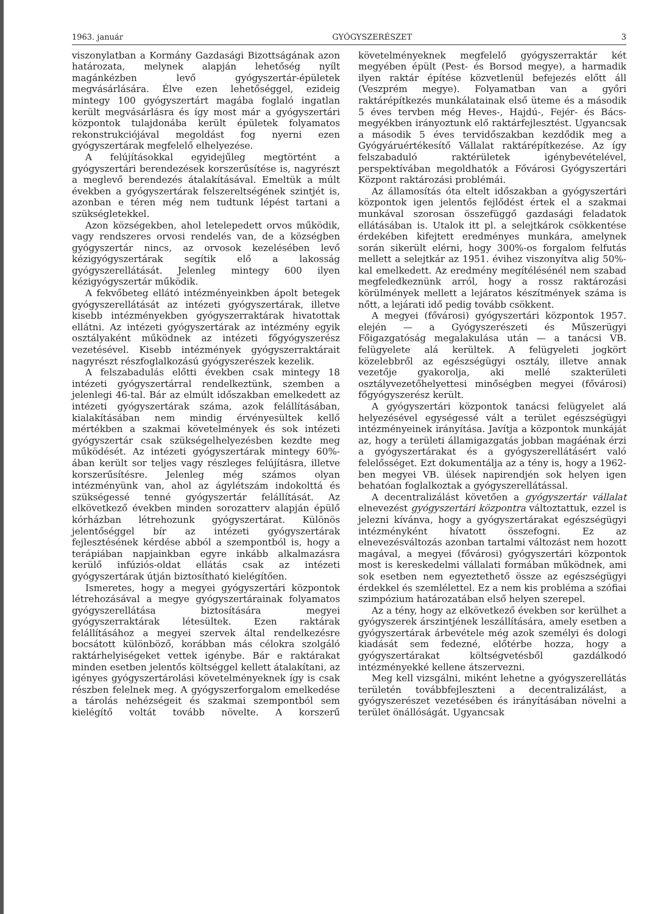1963. január GYÓGYSZERÉSZET 3
viszonylatban a Kormány Gazdasági Bizottságának azon határozata, melynek alapján lehetőség nyílt magánkézben levő gyógyszertár-épületek megvásárlására. Élve ezen lehetőséggel, ezideig mintegy 100 gyógyszertárt magába foglaló ingatlan került megvásárlásra és így most már a gyógyszertári központok tulajdonába került épületek folyamatos rekonstrukciójával megoldást fog nyerni ezen gyógyszertárak megfelelő elhelyezése.
A felújításokkal egyidejűleg megtörtént a gyógyszertári berendezések korszerűsítése is, nagyrészt a meglevő berendezés átalakításával. Emeltük a múlt években a gyógyszertárak felszereltségének szintjét is, azonban e téren még nem tudtunk lépést tartani a szükségletekkel.
Azon községekben, ahol letelepedett orvos működik, vagy rendszeres orvosi rendelés van, de a községben gyógyszertár nincs, az orvosok kezelésében levő kézigyógyszertárak segítik elő a lakosság gyógyszerellátását. Jelenleg mintegy 600 ilyen kézigyógyszertár működik.
A fekvőbeteg ellátó intézményeinkben ápolt betegek gyógyszerellátását az intézeti gyógyszertárak, illetve kisebb intézményekben gyógyszerraktárak hivatottak ellátni. Az intézeti gyógyszertárak az intézmény egyik osztályaként működnek az intézeti főgyógyszerész vezetésével. Kisebb intézmények gyógyszerraktárait nagyrészt részfoglalkozású gyógyszerészek kezelik.
A felszabadulás előtti években csak mintegy 18 intézeti gyógyszertárral rendelkeztünk, szemben a jelenlegi 46-tal. Bár az elmúlt időszakban emelkedett az intézeti gyógyszertárak száma, azok felállításában, kialakításában nem mindig érvényesültek kellő mértékben a szakmai követelmények és sok intézeti gyógyszertár csak szükségelhelyezésben kezdte meg működését. Az intézeti gyógyszertárak mintegy 60%-ában került sor teljes vagy részleges felújításra, illetve korszerűsítésre. Jelenleg még számos olyan intézményünk van, ahol az ágylétszám indokolttá és szükségessé tenné gyógyszertár felállítását. Az elkövetkező években minden sorozatterv alapján épülő kórházban létrehozunk gyógyszertárat. Különös jelentőséggel bír az intézeti gyógyszertárak fejlesztésének kérdése abból a szempontból is, hogy a terápiában napjainkban egyre inkább alkalmazásra kerülő infúziós-oldat ellátás csak az intézeti gyógyszertárak útján biztosítható kielégítően.
Ismeretes, hogy a megyei gyógyszertári központok létrehozásával a megye gyógyszertárainak folyamatos gyógyszerellátása biztosítására megyei gyógyszerraktárak létesültek. Ezen raktárak felállításához a megyei szervek által rendelkezésre bocsátott különböző, korábban más célokra szolgáló raktárhelyiségeket vettek igénybe. Bár e raktárakat minden esetben jelentős költséggel kellett átalakítani, az igényes gyógyszertárolási követelményeknek így is csak részben felelnek meg. A gyógyszerforgalom emelkedése a tárolás nehézségeit és szakmai szempontból sem kielégítő voltát tovább növelte. A korszerű követelményeknek megfelelő gyógyszerraktár két megyében épült (Pest- és Borsod megye), a harmadik ilyen raktár építése közvetlenül befejezés előtt áll (Veszprém megye). Folyamatban van a győri raktárépítkezés munkálatainak első üteme és a második 5 éves tervben még Heves-, Hajdú-, Fejér- és Bács-megyékben irányoztunk elő raktárfejlesztést. Ugyancsak a második 5 éves tervidőszakban kezdődik meg a Gyógyáruértékesítő Vállalat raktárépítkezése. Az így felszabaduló raktérületek igénybevételével, perspektívában megoldhatók a Fővárosi Gyógyszertári Központ raktározási problémái.
Az államosítás óta eltelt időszakban a gyógyszertári központok igen jelentős fejlődést értek el a szakmai munkával szorosan összefüggő gazdasági feladatok ellátásában is. Utalok itt pl. a selejtkárok csökkentése érdekében kifejtett eredményes munkára, amelynek során sikerült elérni, hogy 300%-os forgalom felfutás mellett a selejtkár az 1951. évihez viszonyítva alig 50%-kal emelkedett. Az eredmény megítélésénél nem szabad megfeledkeznünk arról, hogy a rossz raktározási körülmények mellett a lejáratos készítmények száma is nőtt, a lejárati idő pedig tovább csökkent.
A megyei (fővárosi) gyógyszertári központok 1957. elején — a Gyógyszerészeti és Műszerügyi Főigazgatóság megalakulása után — a tanácsi VB. felügyelete alá kerültek. A felügyeleti jogkört közelebbről az egészségügyi osztály, illetve annak vezetője gyakorolja, aki mellé szakterületi osztályvezetőhelyettesi minőségben megyei (fővárosi) főgyógyszerész került.
A gyógyszertári központok tanácsi felügyelet alá helyezésével egységessé vált a terület egészségügyi intézményeinek irányítása. Javítja a központok munkáját az, hogy a területi államigazgatás jobban magáénak érzi a gyógyszertárakat és a gyógyszerellátásért való felelősséget. Ezt dokumentálja az a tény is, hogy a 1962-ben megyei VB. ülések napirendjén sok helyen igen behatóan foglalkoztak a gyógyszerellátással.
A decentralizálást követően a gyógyszertár vállalat elnevezést gyógyszertári központra változtattuk, ezzel is jelezni kívánva, hogy a gyógyszertárakat egészségügyi intézményként hívatott összefogni. Ez az elnevezésváltozás azonban tartalmi változást nem hozott magával, a megyei (fővárosi) gyógyszertári központok most is kereskedelmi vállalati formában működnek, ami sok esetben nem egyeztethető össze az egészségügyi érdekkel és szemlélettel. Ez a nem kis probléma a szófiai szimpózium határozatában első helyen szerepel.
Az a tény, hogy az elkövetkező években sor kerülhet a gyógyszerek árszintjének leszállítására, amely esetben a gyógyszertárak árbevétele még azok személyi és dologi kiadását sem fedezné, előtérbe hozza, hogy a gyógyszertárakat költségvetésből gazdálkodó intézményekké kellene átszervezni.
Meg kell vizsgálni, miként lehetne a gyógyszerellátás területén továbbfejleszteni a decentralizálást, a gyógyszerészet vezetésében és irányításában növelni a terület önállóságát. Ugyancsak